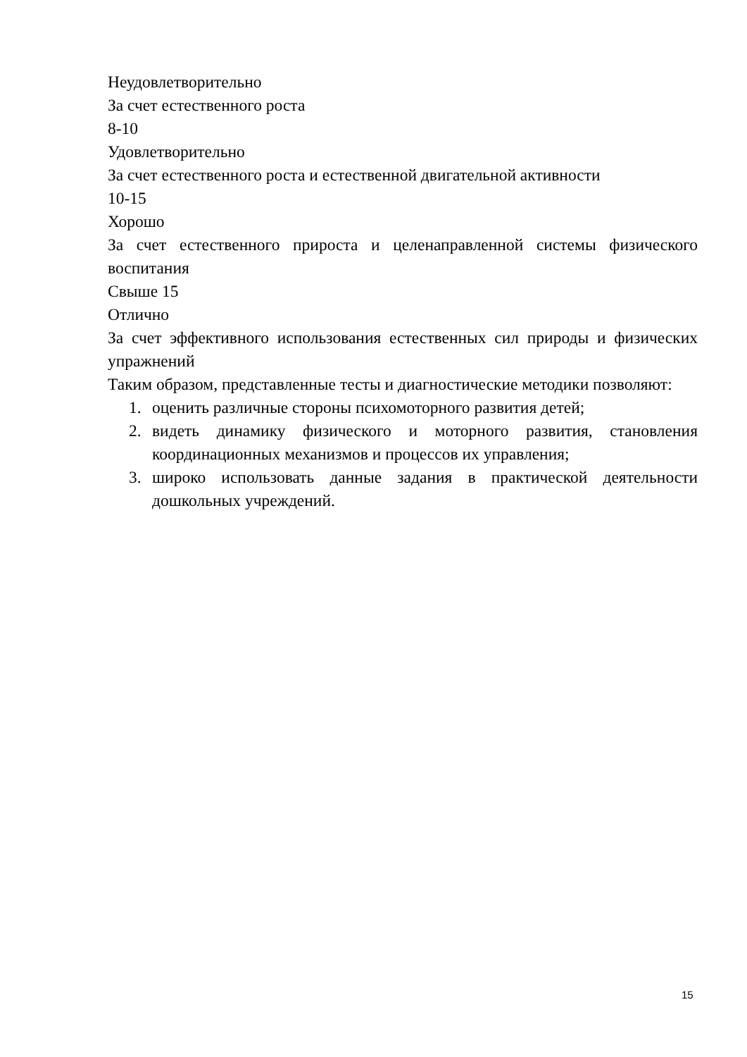Неудовлетворительно
За счет естественного роста
8-10
Удовлетворительно
За счет естественного роста и естественной двигательной активности
10-15
Хорошо
За счет естественного прироста и целенаправленной системы физического воспитания
Свыше 15
Отлично
За счет эффективного использования естественных сил природы и физических упражнений
Таким образом, представленные тесты и диагностические методики позволяют:
1. оценить различные стороны психомоторного развития детей;
2. видеть динамику физического и моторного развития, становления координационных механизмов и процессов их управления;
3. широко использовать данные задания в практической деятельности дошкольных учреждений.
15